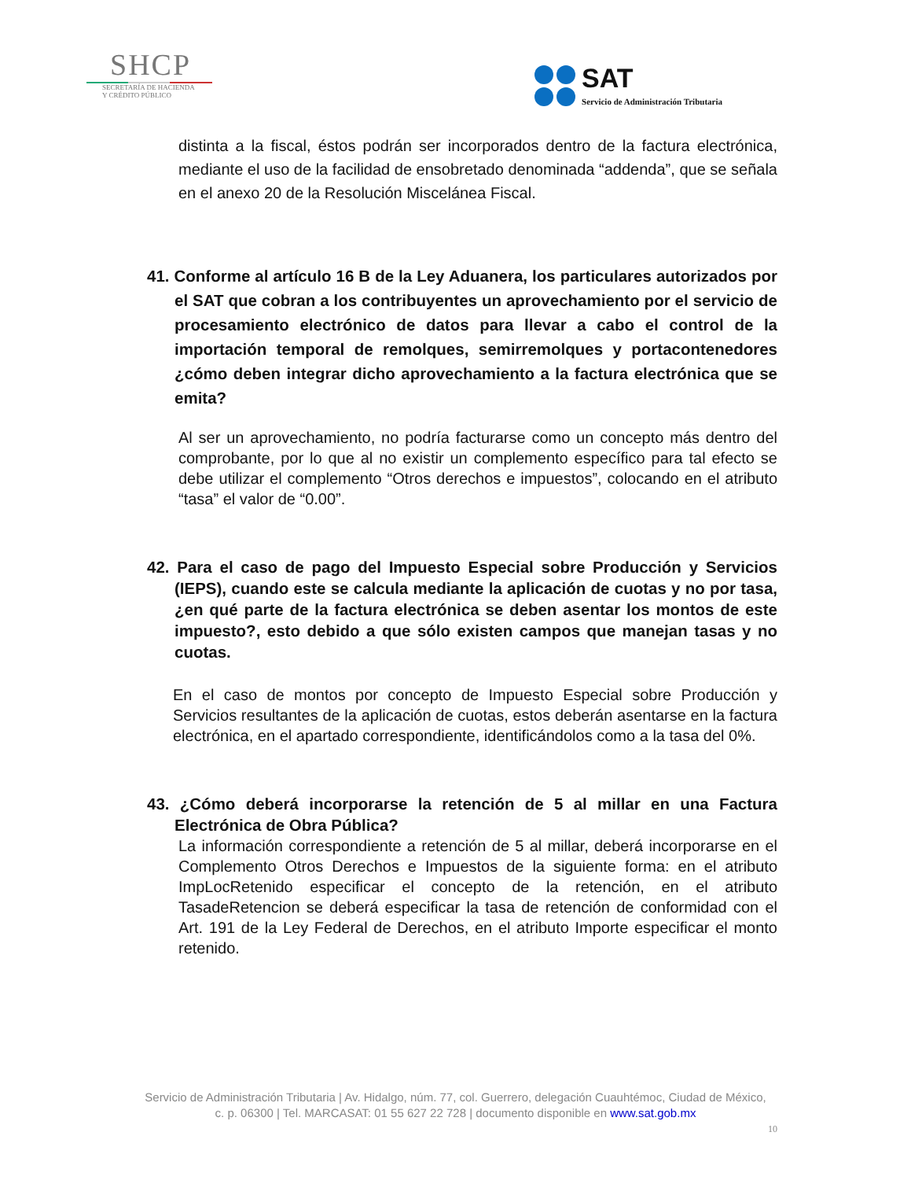SHCP
SECRETARÍA DE HACIENDA
Y CRÉDITO PÚBLICO
SAT
Servicio de Administración Tributaria
distinta a la fiscal, éstos podrán ser incorporados dentro de la factura electrónica, mediante el uso de la facilidad de ensobretado denominada “addenda”, que se señala en el anexo 20 de la Resolución Miscelánea Fiscal.
41. Conforme al artículo 16 B de la Ley Aduanera, los particulares autorizados por el SAT que cobran a los contribuyentes un aprovechamiento por el servicio de procesamiento electrónico de datos para llevar a cabo el control de la importación temporal de remolques, semirremolques y portacontenedores ¿cómo deben integrar dicho aprovechamiento a la factura electrónica que se emita?
Al ser un aprovechamiento, no podría facturarse como un concepto más dentro del comprobante, por lo que al no existir un complemento específico para tal efecto se debe utilizar el complemento “Otros derechos e impuestos”, colocando en el atributo “tasa” el valor de “0.00”.
42. Para el caso de pago del Impuesto Especial sobre Producción y Servicios (IEPS), cuando este se calcula mediante la aplicación de cuotas y no por tasa, ¿en qué parte de la factura electrónica se deben asentar los montos de este impuesto?, esto debido a que sólo existen campos que manejan tasas y no cuotas.
En el caso de montos por concepto de Impuesto Especial sobre Producción y Servicios resultantes de la aplicación de cuotas, estos deberán asentarse en la factura electrónica, en el apartado correspondiente, identificándolos como a la tasa del 0%.
43. ¿Cómo deberá incorporarse la retención de 5 al millar en una Factura Electrónica de Obra Pública?
La información correspondiente a retención de 5 al millar, deberá incorporarse en el Complemento Otros Derechos e Impuestos de la siguiente forma: en el atributo ImpLocRetenido especificar el concepto de la retención, en el atributo TasadeRetencion se deberá especificar la tasa de retención de conformidad con el Art. 191 de la Ley Federal de Derechos, en el atributo Importe especificar el monto retenido.
Servicio de Administración Tributaria | Av. Hidalgo, núm. 77, col. Guerrero, delegación Cuauhtémoc, Ciudad de México,
c. p. 06300 | Tel. MARCASAT: 01 55 627 22 728 | documento disponible en www.sat.gob.mx
10